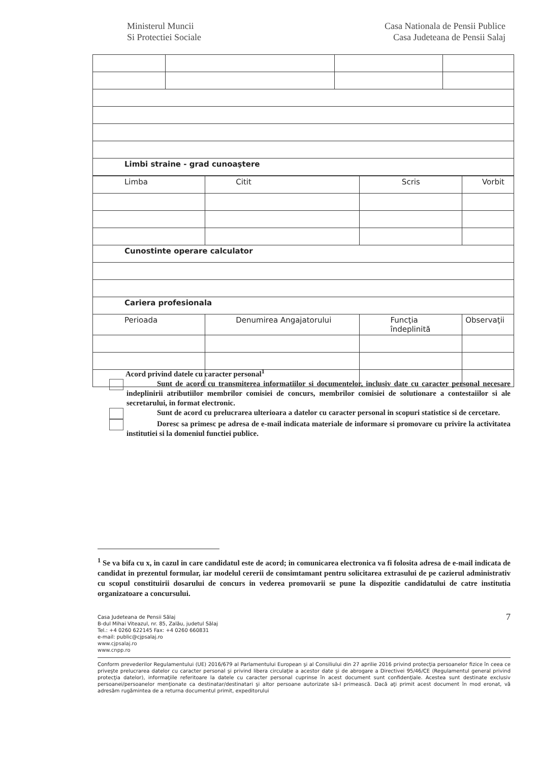Ministerul Muncii
Si Protectiei Sociale
Casa Nationala de Pensii Publice
Casa Judeteana de Pensii Salaj
| Limbi straine - grad cunoaştere | | | |
| Limba | Citit | Scris | Vorbit |
| Cunostinte operare calculator | | | |
| Cariera profesionala | | | |
| Perioada | Denumirea Angajatorului | Funcţia îndeplinită | Observaţii |
Acord privind datele cu caracter personal<sup>1</sup>
Sunt de acord cu transmiterea informatiilor si documentelor, inclusiv date cu caracter personal necesare indeplinirii atributiilor membrilor comisiei de concurs, membrilor comisiei de solutionare a contestaiilor si ale secretarului, in format electronic.
Sunt de acord cu prelucrarea ulterioara a datelor cu caracter personal in scopuri statistice si de cercetare.
Doresc sa primesc pe adresa de e-mail indicata materiale de informare si promovare cu privire la activitatea institutiei si la domeniul functiei publice.
<sup>1</sup> Se va bifa cu x, in cazul in care candidatul este de acord; in comunicarea electronica va fi folosita adresa de e-mail indicata de candidat in prezentul formular, iar modelul cererii de consimtamant pentru solicitarea extrasului de pe cazierul administrativ cu scopul constituirii dosarului de concurs in vederea promovarii se pune la dispozitie candidatului de catre institutia organizatoare a concursului.
7
Casa Judeteana de Pensii Sălaj
B-dul Mihai Viteazul, nr. 85, Zalău, judetul Sălaj
Tel.: +4 0260 622145 Fax: +4 0260 660831
e-mail: public@cjpsalaj.ro
www.cjpsalaj.ro
www.cnpp.ro
Conform prevederilor Regulamentului (UE) 2016/679 al Parlamentului European şi al Consiliului din 27 aprilie 2016 privind protecţia persoanelor fizice în ceea ce priveşte prelucrarea datelor cu caracter personal şi privind libera circulaţie a acestor date şi de abrogare a Directivei 95/46/CE (Regulamentul general privind protecţia datelor), informaţiile referitoare la datele cu caracter personal cuprinse în acest document sunt confidenţiale. Acestea sunt destinate exclusiv persoanei/persoanelor menţionate ca destinatar/destinatari şi altor persoane autorizate să-l primească. Dacă aţi primit acest document în mod eronat, vă adresăm rugămintea de a returna documentul primit, expeditorului